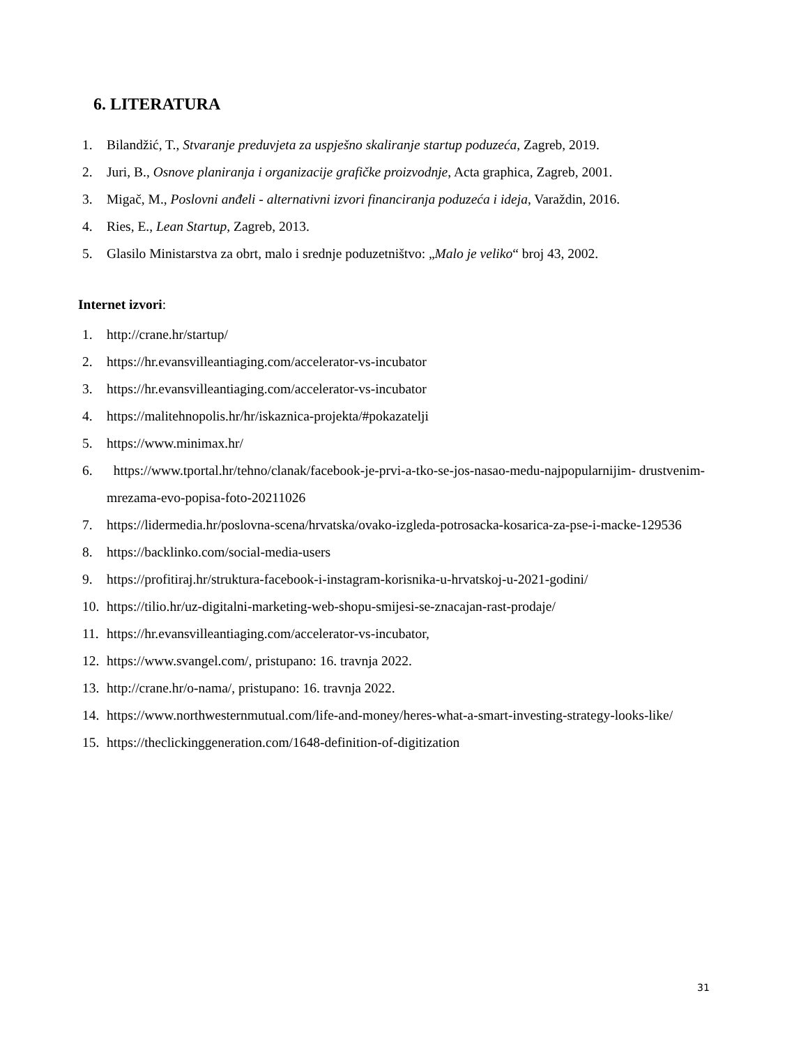6. LITERATURA
1. Bilandžić, T., Stvaranje preduvjeta za uspješno skaliranje startup poduzeća, Zagreb, 2019.
2. Juri, B., Osnove planiranja i organizacije grafičke proizvodnje, Acta graphica, Zagreb, 2001.
3. Migač, M., Poslovni anđeli - alternativni izvori financiranja poduzeća i ideja, Varaždin, 2016.
4. Ries, E., Lean Startup, Zagreb, 2013.
5. Glasilo Ministarstva za obrt, malo i srednje poduzetništvo: „Malo je veliko“ broj 43, 2002.
Internet izvori:
1. http://crane.hr/startup/
2. https://hr.evansvilleantiaging.com/accelerator-vs-incubator
3. https://hr.evansvilleantiaging.com/accelerator-vs-incubator
4. https://malitehnopolis.hr/hr/iskaznica-projekta/#pokazatelji
5. https://www.minimax.hr/
6. https://www.tportal.hr/tehno/clanak/facebook-je-prvi-a-tko-se-jos-nasao-medu-najpopularnijim- drustvenim-mrezama-evo-popisa-foto-20211026
7. https://lidermedia.hr/poslovna-scena/hrvatska/ovako-izgleda-potrosacka-kosarica-za-pse-i-macke-129536
8. https://backlinko.com/social-media-users
9. https://profitiraj.hr/struktura-facebook-i-instagram-korisnika-u-hrvatskoj-u-2021-godini/
10. https://tilio.hr/uz-digitalni-marketing-web-shopu-smijesi-se-znacajan-rast-prodaje/
11. https://hr.evansvilleantiaging.com/accelerator-vs-incubator,
12. https://www.svangel.com/, pristupano: 16. travnja 2022.
13. http://crane.hr/o-nama/, pristupano: 16. travnja 2022.
14. https://www.northwesternmutual.com/life-and-money/heres-what-a-smart-investing-strategy-looks-like/
15. https://theclickinggeneration.com/1648-definition-of-digitization
31